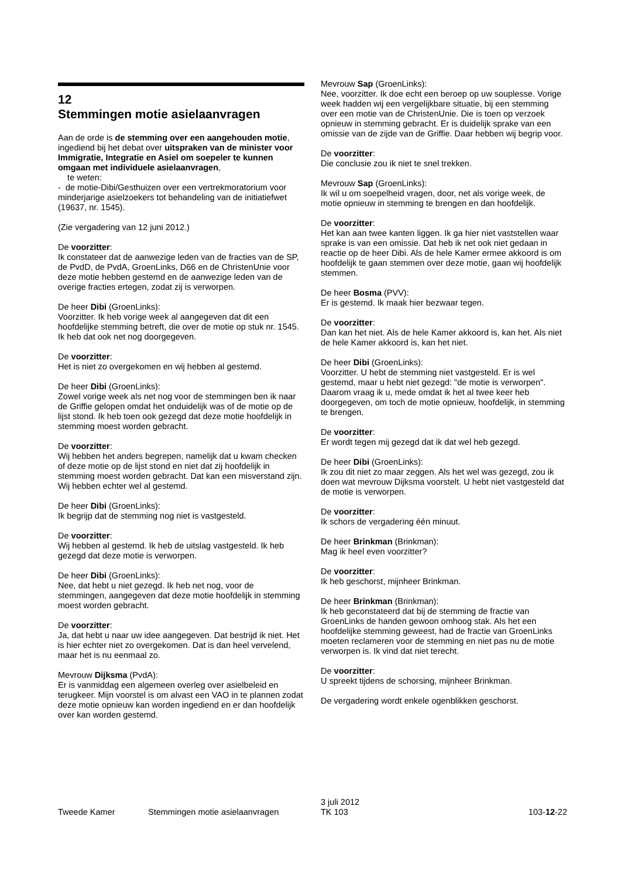12
Stemmingen motie asielaanvragen
Aan de orde is de stemming over een aangehouden motie, ingediend bij het debat over uitspraken van de minister voor Immigratie, Integratie en Asiel om soepeler te kunnen omgaan met individuele asielaanvragen,
te weten:
- de motie-Dibi/Gesthuizen over een vertrekmoratorium voor minderjarige asielzoekers tot behandeling van de initiatiefwet (19637, nr. 1545).
(Zie vergadering van 12 juni 2012.)
De voorzitter:
Ik constateer dat de aanwezige leden van de fracties van de SP, de PvdD, de PvdA, GroenLinks, D66 en de ChristenUnie voor deze motie hebben gestemd en de aanwezige leden van de overige fracties ertegen, zodat zij is verworpen.
De heer Dibi (GroenLinks):
Voorzitter. Ik heb vorige week al aangegeven dat dit een hoofdelijke stemming betreft, die over de motie op stuk nr. 1545. Ik heb dat ook net nog doorgegeven.
De voorzitter:
Het is niet zo overgekomen en wij hebben al gestemd.
De heer Dibi (GroenLinks):
Zowel vorige week als net nog voor de stemmingen ben ik naar de Griffie gelopen omdat het onduidelijk was of de motie op de lijst stond. Ik heb toen ook gezegd dat deze motie hoofdelijk in stemming moest worden gebracht.
De voorzitter:
Wij hebben het anders begrepen, namelijk dat u kwam checken of deze motie op de lijst stond en niet dat zij hoofdelijk in stemming moest worden gebracht. Dat kan een misverstand zijn. Wij hebben echter wel al gestemd.
De heer Dibi (GroenLinks):
Ik begrijp dat de stemming nog niet is vastgesteld.
De voorzitter:
Wij hebben al gestemd. Ik heb de uitslag vastgesteld. Ik heb gezegd dat deze motie is verworpen.
De heer Dibi (GroenLinks):
Nee, dat hebt u niet gezegd. Ik heb net nog, voor de stemmingen, aangegeven dat deze motie hoofdelijk in stemming moest worden gebracht.
De voorzitter:
Ja, dat hebt u naar uw idee aangegeven. Dat bestrijd ik niet. Het is hier echter niet zo overgekomen. Dat is dan heel vervelend, maar het is nu eenmaal zo.
Mevrouw Dijksma (PvdA):
Er is vanmiddag een algemeen overleg over asielbeleid en terugkeer. Mijn voorstel is om alvast een VAO in te plannen zodat deze motie opnieuw kan worden ingediend en er dan hoofdelijk over kan worden gestemd.
Mevrouw Sap (GroenLinks):
Nee, voorzitter. Ik doe echt een beroep op uw souplesse. Vorige week hadden wij een vergelijkbare situatie, bij een stemming over een motie van de ChristenUnie. Die is toen op verzoek opnieuw in stemming gebracht. Er is duidelijk sprake van een omissie van de zijde van de Griffie. Daar hebben wij begrip voor.
De voorzitter:
Die conclusie zou ik niet te snel trekken.
Mevrouw Sap (GroenLinks):
Ik wil u om soepelheid vragen, door, net als vorige week, de motie opnieuw in stemming te brengen en dan hoofdelijk.
De voorzitter:
Het kan aan twee kanten liggen. Ik ga hier niet vaststellen waar sprake is van een omissie. Dat heb ik net ook niet gedaan in reactie op de heer Dibi. Als de hele Kamer ermee akkoord is om hoofdelijk te gaan stemmen over deze motie, gaan wij hoofdelijk stemmen.
De heer Bosma (PVV):
Er is gestemd. Ik maak hier bezwaar tegen.
De voorzitter:
Dan kan het niet. Als de hele Kamer akkoord is, kan het. Als niet de hele Kamer akkoord is, kan het niet.
De heer Dibi (GroenLinks):
Voorzitter. U hebt de stemming niet vastgesteld. Er is wel gestemd, maar u hebt niet gezegd: "de motie is verworpen". Daarom vraag ik u, mede omdat ik het al twee keer heb doorgegeven, om toch de motie opnieuw, hoofdelijk, in stemming te brengen.
De voorzitter:
Er wordt tegen mij gezegd dat ik dat wel heb gezegd.
De heer Dibi (GroenLinks):
Ik zou dit niet zo maar zeggen. Als het wel was gezegd, zou ik doen wat mevrouw Dijksma voorstelt. U hebt niet vastgesteld dat de motie is verworpen.
De voorzitter:
Ik schors de vergadering één minuut.
De heer Brinkman (Brinkman):
Mag ik heel even voorzitter?
De voorzitter:
Ik heb geschorst, mijnheer Brinkman.
De heer Brinkman (Brinkman):
Ik heb geconstateerd dat bij de stemming de fractie van GroenLinks de handen gewoon omhoog stak. Als het een hoofdelijke stemming geweest, had de fractie van GroenLinks moeten reclameren voor de stemming en niet pas nu de motie verworpen is. Ik vind dat niet terecht.
De voorzitter:
U spreekt tijdens de schorsing, mijnheer Brinkman.
De vergadering wordt enkele ogenblikken geschorst.
Tweede Kamer Stemmingen motie asielaanvragen
3 juli 2012
TK 103
103-12-22